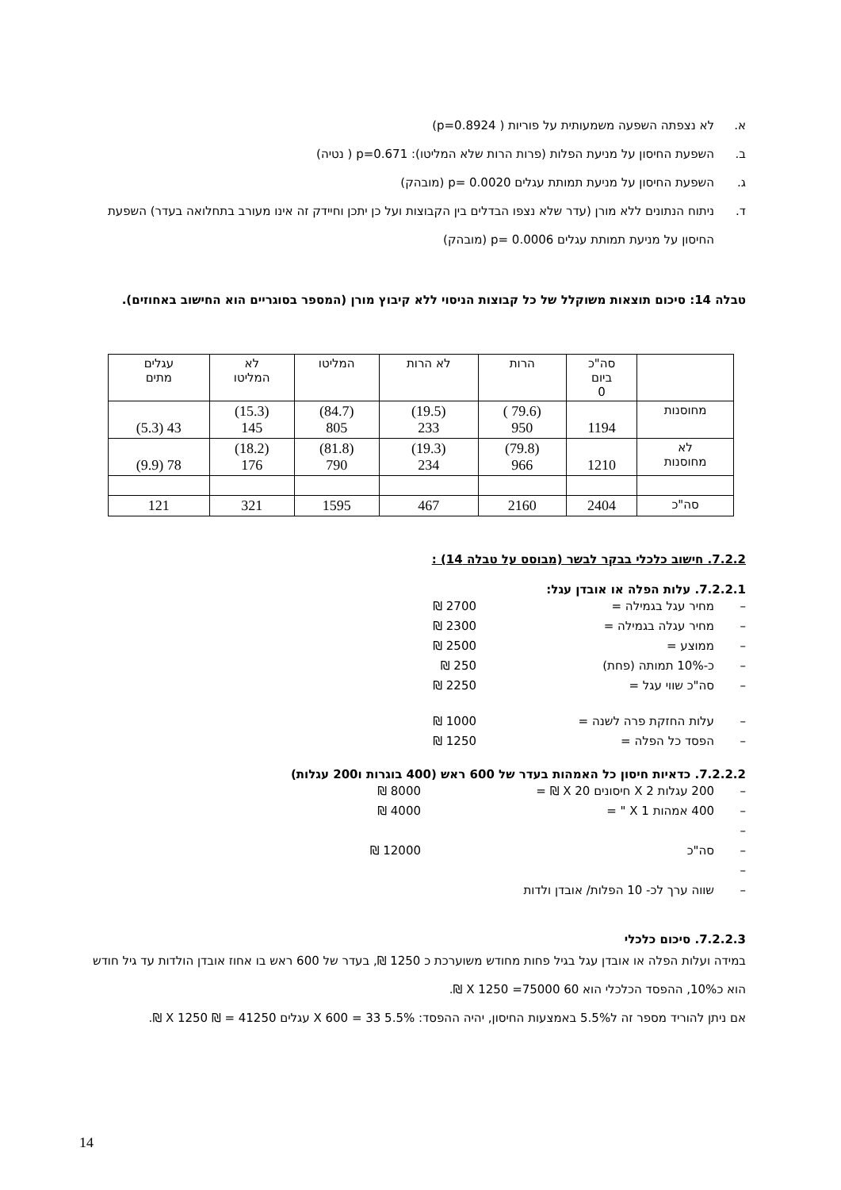א. לא נצפתה השפעה משמעותית על פוריות ( p=0.8924)
ב. השפעת החיסון על מניעת הפלות (פרות הרות שלא המליטו): p=0.671 ( נטיה)
ג. השפעת החיסון על מניעת תמותת עגלים p= 0.0020 (מובהק)
ד. ניתוח הנתונים ללא מורן (עדר שלא נצפו הבדלים בין הקבוצות ועל כן יתכן וחיידק זה אינו מעורב בתחלואה בעדר) השפעת החיסון על מניעת תמותת עגלים p= 0.0006 (מובהק)
טבלה 14: סיכום תוצאות משוקלל של כל קבוצות הניסוי ללא קיבוץ מורן (המספר בסוגריים הוא החישוב באחוזים).
| | סה"כ ביום 0 | הרות | לא הרות | המליטו | לא המליטו | עגלים מתים |
| מחוסנות | 1194 | (79.6 ) 950 | (19.5) 233 | (84.7) 805 | (15.3) 145 | 43 (5.3) |
| לא מחוסנות | 1210 | (79.8) 966 | (19.3) 234 | (81.8) 790 | (18.2) 176 | 78 (9.9) |
| סה"כ | 2404 | 2160 | 467 | 1595 | 321 | 121 |
7.2.2. חישוב כלכלי בבקר לבשר (מבוסס על טבלה 14) :
7.2.2.1. עלות הפלה או אובדן עגל:
– מחיר עגל בגמילה = 2700 ₪
– מחיר עגלה בגמילה = 2300 ₪
– ממוצע = 2500 ₪
– כ-10% תמותה (פחת) 250 ₪
– סה"כ שווי עגל = 2250 ₪
– עלות החזקת פרה לשנה = 1000 ₪
– הפסד כל הפלה = 1250 ₪
7.2.2.2. כדאיות חיסון כל האמהות בעדר של 600 ראש (400 בוגרות ו200 עגלות)
– 200 עגלות X 2 חיסונים X 20 ₪ = 8000 ₪
– 400 אמהות X 1 " = 4000 ₪
–
– סה"כ 12000 ₪
–
– שווה ערך לכ- 10 הפלות/ אובדן ולדות
7.2.2.3. סיכום כלכלי
במידה ועלות הפלה או אובדן עגל בגיל פחות מחודש משוערכת כ 1250 ₪, בעדר של 600 ראש בו אחוז אובדן הולדות עד גיל חודש הוא כ10%, ההפסד הכלכלי הוא 60 X 1250 =75000 ₪.
אם ניתן להוריד מספר זה ל5.5% באמצעות החיסון, יהיה ההפסד: 5.5% X 600 = 33 עגלים X 1250 ₪ = 41250 ₪.
14